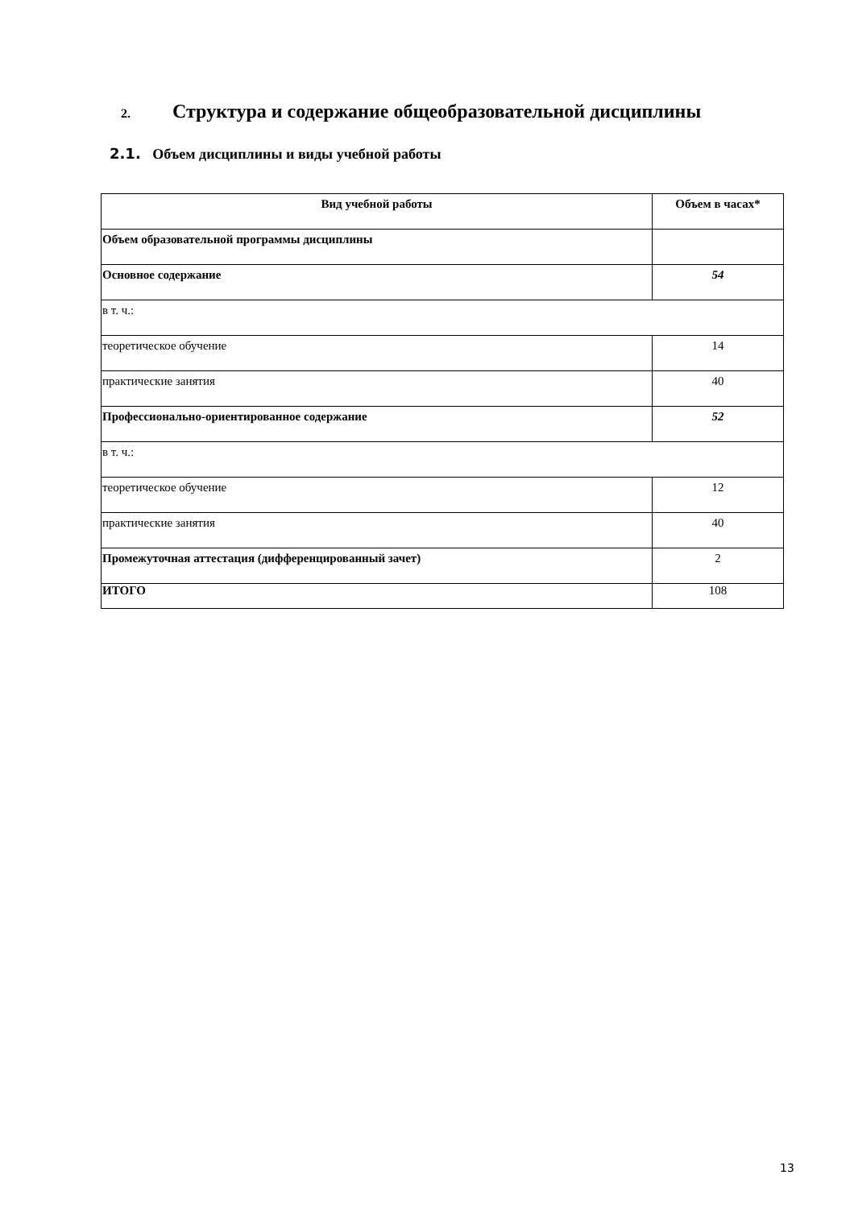2. Структура и содержание общеобразовательной дисциплины
2.1. Объем дисциплины и виды учебной работы
| Вид учебной работы | Объем в часах* |
| --- | --- |
| Объем образовательной программы дисциплины | |
| Основное содержание | 54 |
| в т. ч.: | |
| теоретическое обучение | 14 |
| практические занятия | 40 |
| Профессионально-ориентированное содержание | 52 |
| в т. ч.: | |
| теоретическое обучение | 12 |
| практические занятия | 40 |
| Промежуточная аттестация (дифференцированный зачет) | 2 |
| ИТОГО | 108 |
13